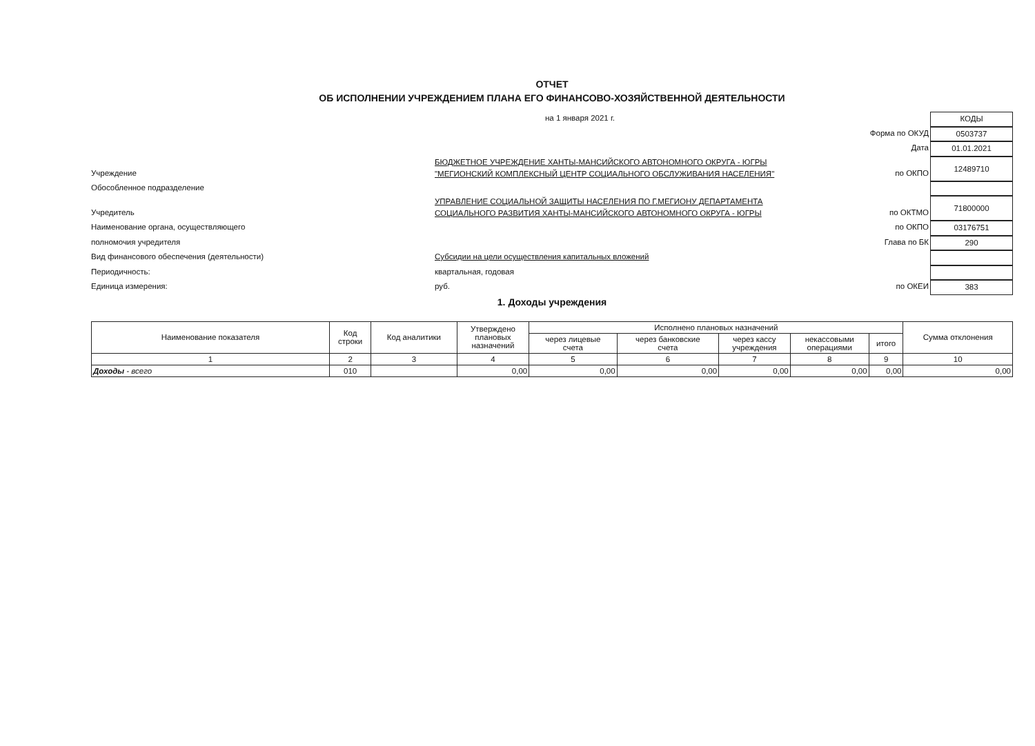ОТЧЕТ
ОБ ИСПОЛНЕНИИ УЧРЕЖДЕНИЕМ ПЛАНА ЕГО ФИНАНСОВО-ХОЗЯЙСТВЕННОЙ ДЕЯТЕЛЬНОСТИ
на 1 января 2021 г.
КОДЫ
Форма по ОКУД
0503737
Дата
01.01.2021
Учреждение
БЮДЖЕТНОЕ УЧРЕЖДЕНИЕ ХАНТЫ-МАНСИЙСКОГО АВТОНОМНОГО ОКРУГА - ЮГРЫ
"МЕГИОНСКИЙ КОМПЛЕКСНЫЙ ЦЕНТР СОЦИАЛЬНОГО ОБСЛУЖИВАНИЯ НАСЕЛЕНИЯ"
по ОКПО
12489710
Обособленное подразделение
Учредитель
УПРАВЛЕНИЕ СОЦИАЛЬНОЙ ЗАЩИТЫ НАСЕЛЕНИЯ ПО Г.МЕГИОНУ ДЕПАРТАМЕНТА
СОЦИАЛЬНОГО РАЗВИТИЯ ХАНТЫ-МАНСИЙСКОГО АВТОНОМНОГО ОКРУГА - ЮГРЫ
по ОКТМО
71800000
Наименование органа, осуществляющего
по ОКПО
03176751
полномочия учредителя
Глава по БК
290
Вид финансового обеспечения (деятельности)
Субсидии на цели осуществления капитальных вложений
Периодичность:
квартальная, годовая
Единица измерения:
руб.
по ОКЕИ
383
1. Доходы учреждения
| Наименование показателя | Код строки | Код аналитики | Утверждено плановых назначений | Исполнено плановых назначений | | | | | Сумма отклонения |
| --- | --- | --- | --- | --- | --- | --- | --- | --- | --- |
| | | | | через лицевые счета | через банковские счета | через кассу учреждения | некассовыми операциями | итого | |
| 1 | 2 | 3 | 4 | 5 | 6 | 7 | 8 | 9 | 10 |
| Доходы - всего | 010 | | 0,00 | 0,00 | 0,00 | 0,00 | 0,00 | 0,00 | 0,00 |